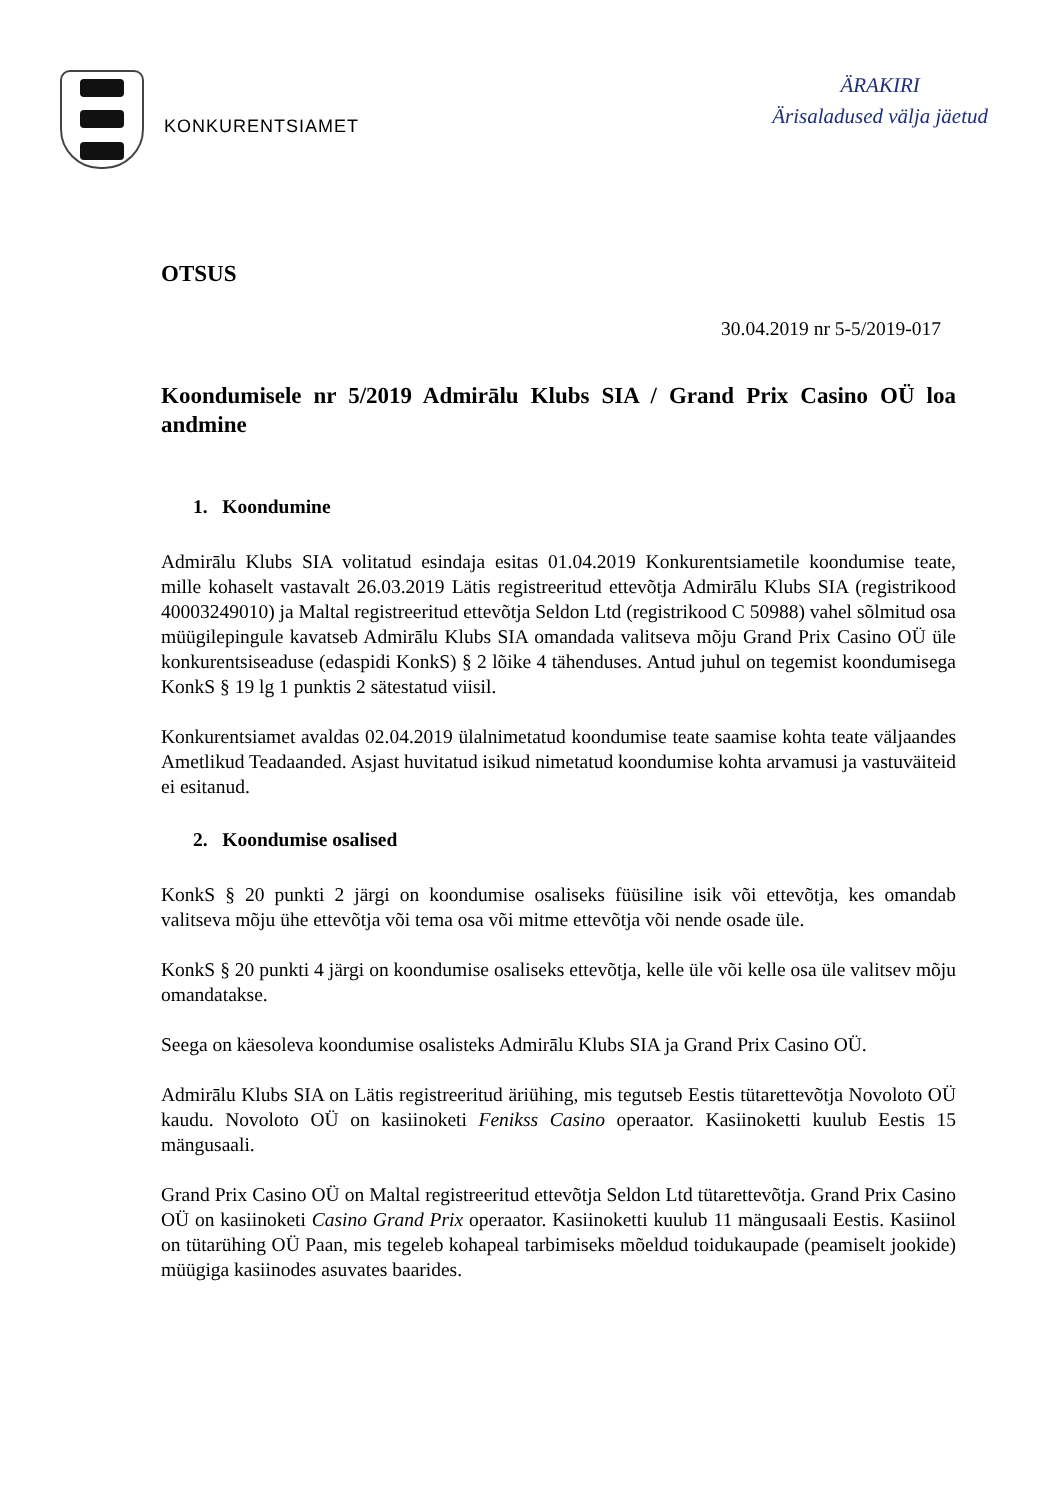KONKURENTSIAMET
ÄRAKIRI
Ärisaladused välja jäetud
OTSUS
30.04.2019 nr 5-5/2019-017
Koondumisele nr 5/2019 Admirālu Klubs SIA / Grand Prix Casino OÜ loa andmine
1. Koondumine
Admirālu Klubs SIA volitatud esindaja esitas 01.04.2019 Konkurentsiametile koondumise teate, mille kohaselt vastavalt 26.03.2019 Lätis registreeritud ettevõtja Admirālu Klubs SIA (registrikood 40003249010) ja Maltal registreeritud ettevõtja Seldon Ltd (registrikood C 50988) vahel sõlmitud osa müügilepingule kavatseb Admirālu Klubs SIA omandada valitseva mõju Grand Prix Casino OÜ üle konkurentsiseaduse (edaspidi KonkS) § 2 lõike 4 tähenduses. Antud juhul on tegemist koondumisega KonkS § 19 lg 1 punktis 2 sätestatud viisil.
Konkurentsiamet avaldas 02.04.2019 ülalnimetatud koondumise teate saamise kohta teate väljaandes Ametlikud Teadaanded. Asjast huvitatud isikud nimetatud koondumise kohta arvamusi ja vastuväiteid ei esitanud.
2. Koondumise osalised
KonkS § 20 punkti 2 järgi on koondumise osaliseks füüsiline isik või ettevõtja, kes omandab valitseva mõju ühe ettevõtja või tema osa või mitme ettevõtja või nende osade üle.
KonkS § 20 punkti 4 järgi on koondumise osaliseks ettevõtja, kelle üle või kelle osa üle valitsev mõju omandatakse.
Seega on käesoleva koondumise osalisteks Admirālu Klubs SIA ja Grand Prix Casino OÜ.
Admirālu Klubs SIA on Lätis registreeritud äriühing, mis tegutseb Eestis tütarettevõtja Novoloto OÜ kaudu. Novoloto OÜ on kasiinoketi Fenikss Casino operaator. Kasiinoketti kuulub Eestis 15 mängusaali.
Grand Prix Casino OÜ on Maltal registreeritud ettevõtja Seldon Ltd tütarettevõtja. Grand Prix Casino OÜ on kasiinoketi Casino Grand Prix operaator. Kasiinoketti kuulub 11 mängusaali Eestis. Kasiinol on tütarühing OÜ Paan, mis tegeleb kohapeal tarbimiseks mõeldud toidukaupade (peamiselt jookide) müügiga kasiinodes asuvates baarides.